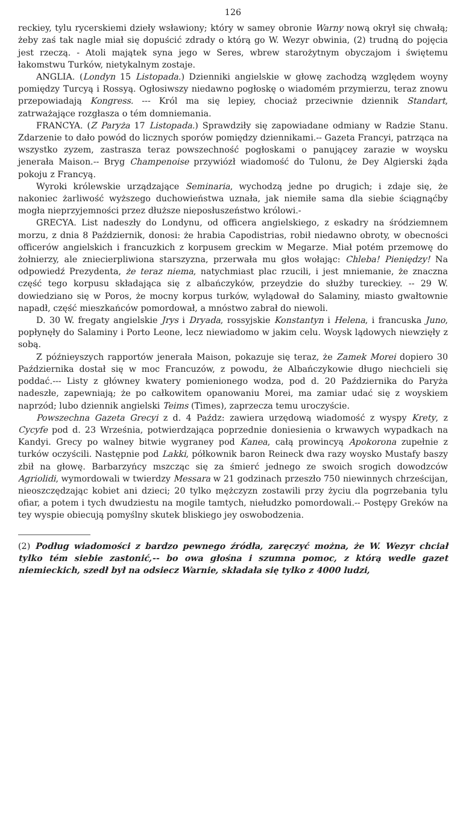126
reckiey, tylu rycerskiemi dzieły wsławiony; który w samey obronie Warny nową okrył się chwałą; żeby zaś tak nagle miał się dopuścić zdrady o którą go W. Wezyr obwinia, (2) trudną do pojęcia jest rzeczą. - Atoli majątek syna jego w Seres, wbrew starożytnym obyczajom i świętemu łakomstwu Turków, nietykalnym zostaje.
ANGLIA. (Londyn 15 Listopada.) Dzienniki angielskie w głowę zachodzą względem woyny pomiędzy Turcyą i Rossyą. Ogłosiwszy niedawno pogłoskę o wiadomém przymierzu, teraz znowu przepowiadają Kongress. --- Król ma się lepiey, chociaż przeciwnie dziennik Standart, zatrważające rozgłasza o tém domniemania.
FRANCYA. (Z Paryża 17 Listopada.) Sprawdziły się zapowiadane odmiany w Radzie Stanu. Zdarzenie to dało powód do licznych sporów pomiędzy dziennikami.-- Gazeta Francyi, patrząca na wszystko zyzem, zastrasza teraz powszechność pogłoskami o panującey zarazie w woysku jenerała Maison.-- Bryg Champenoise przywiózł wiadomość do Tulonu, że Dey Algierski żąda pokoju z Francyą.
Wyroki królewskie urządzające Seminaria, wychodzą jedne po drugich; i zdaje się, że nakoniec żarliwość wyższego duchowieństwa uznała, jak niemiłe sama dla siebie ściągnąćby mogła nieprzyjemności przez dłuższe nieposłuszeństwo królowi.-
GRECYA. List nadeszły do Londynu, od officera angielskiego, z eskadry na śródziemnem morzu, z dnia 8 Październik, donosi: że hrabia Capodistrias, robił niedawno obroty, w obecności officerów angielskich i francuzkich z korpusem greckim w Megarze. Miał potém przemowę do żołnierzy, ale zniecierpliwiona starszyzna, przerwała mu głos wołając: Chleba! Pieniędzy! Na odpowiedź Prezydenta, że teraz niema, natychmiast plac rzucili, i jest mniemanie, że znaczna część tego korpusu składająca się z albańczyków, przeydzie do służby tureckiey. -- 29 W. dowiedziano się w Poros, że mocny korpus turków, wylądował do Salaminy, miasto gwałtownie napadł, część mieszkańców pomordował, a mnóstwo zabrał do niewoli.
D. 30 W. fregaty angielskie Jrys i Dryada, rossyjskie Konstantyn i Helena, i francuska Juno, popłynęły do Salaminy i Porto Leone, lecz niewiadomo w jakim celu. Woysk lądowych niewzięły z sobą.
Z późnieyszych rapportów jenerała Maison, pokazuje się teraz, że Zamek Morei dopiero 30 Października dostał się w moc Francuzów, z powodu, że Albańczykowie długo niechcieli się poddać.--- Listy z główney kwatery pomienionego wodza, pod d. 20 Października do Paryża nadeszłe, zapewniają; że po całkowitem opanowaniu Morei, ma zamiar udać się z woyskiem naprzód; lubo dziennik angielski Teims (Times), zaprzecza temu uroczyście.
Powszechna Gazeta Grecyi z d. 4 Paźdz: zawiera urzędową wiadomość z wyspy Krety, z Cycyfe pod d. 23 Września, potwierdzająca poprzednie doniesienia o krwawych wypadkach na Kandyi. Grecy po walney bitwie wygraney pod Kanea, całą prowincyą Apokorona zupełnie z turków oczyścili. Następnie pod Lakki, półkownik baron Reineck dwa razy woysko Mustafy baszy zbił na głowę. Barbarzyńcy mszcząc się za śmierć jednego ze swoich srogich dowodzców Agriolidi, wymordowali w twierdzy Messara w 21 godzinach przeszło 750 niewinnych chrześcijan, nieoszczędzając kobiet ani dzieci; 20 tylko mężczyzn zostawili przy życiu dla pogrzebania tylu ofiar, a potem i tych dwudziestu na mogile tamtych, niełudzko pomordowali.-- Postępy Greków na tey wyspie obiecują pomyślny skutek bliskiego jey oswobodzenia.
(2) Podług wiadomości z bardzo pewnego źródła, zaręczyć można, że W. Wezyr chciał tylko tém siebie zastonić,-- bo owa głośna i szumna pomoc, z którą wedle gazet niemieckich, szedł był na odsiecz Warnie, składała się tylko z 4000 ludzi,